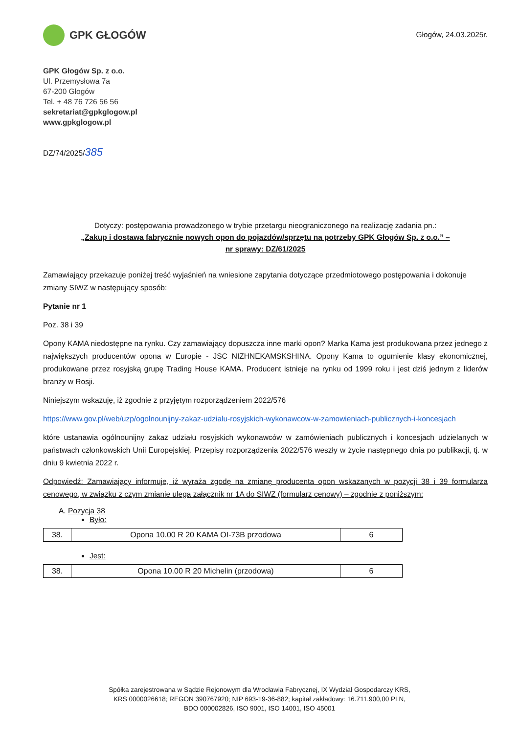GPK GŁOGÓW
Głogów, 24.03.2025r.
GPK Głogów Sp. z o.o.
Ul. Przemysłowa 7a
67-200 Głogów
Tel. + 48 76 726 56 56
sekretariat@gpkglogow.pl
www.gpkglogow.pl
DZ/74/2025/385
Dotyczy: postępowania prowadzonego w trybie przetargu nieograniczonego na realizację zadania pn.:
„Zakup i dostawa fabrycznie nowych opon do pojazdów/sprzętu na potrzeby GPK Głogów Sp. z o.o.” –
nr sprawy: DZ/61/2025
Zamawiający przekazuje poniżej treść wyjaśnień na wniesione zapytania dotyczące przedmiotowego postępowania i dokonuje zmiany SIWZ w następujący sposób:
Pytanie nr 1
Poz. 38 i 39
Opony KAMA niedostępne na rynku. Czy zamawiający dopuszcza inne marki opon? Marka Kama jest produkowana przez jednego z największych producentów opona w Europie - JSC NIZHNEKAMSKSHINA. Opony Kama to ogumienie klasy ekonomicznej, produkowane przez rosyjską grupę Trading House KAMA. Producent istnieje na rynku od 1999 roku i jest dziś jednym z liderów branży w Rosji.
Niniejszym wskazuję, iż zgodnie z przyjętym rozporządzeniem 2022/576
https://www.gov.pl/web/uzp/ogolnounijny-zakaz-udzialu-rosyjskich-wykonawcow-w-zamowieniach-publicznych-i-koncesjach
które ustanawia ogólnounijny zakaz udziału rosyjskich wykonawców w zamówieniach publicznych i koncesjach udzielanych w państwach członkowskich Unii Europejskiej. Przepisy rozporządzenia 2022/576 weszły w życie następnego dnia po publikacji, tj. w dniu 9 kwietnia 2022 r.
Odpowiedź: Zamawiający informuje, iż wyraża zgodę na zmianę producenta opon wskazanych w pozycji 38 i 39 formularza cenowego, w związku z czym zmianie ulega załącznik nr 1A do SIWZ (formularz cenowy) – zgodnie z poniższym:
A. Pozycja 38
Było:
| 38. | Opona 10.00 R 20 KAMA OI-73B przodowa | 6 |
Jest:
| 38. | Opona 10.00 R 20 Michelin (przodowa) | 6 |
Spółka zarejestrowana w Sądzie Rejonowym dla Wrocławia Fabrycznej, IX Wydział Gospodarczy KRS,
KRS 0000026618; REGON 390767920; NIP 693-19-36-882; kapitał zakładowy: 16.711.900,00 PLN,
BDO 000002826, ISO 9001, ISO 14001, ISO 45001